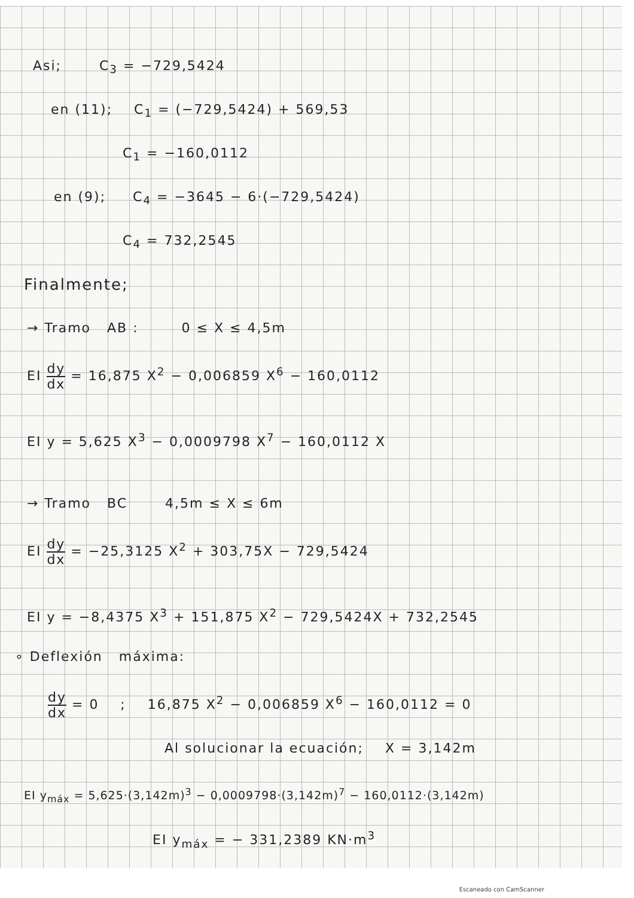Asi; C<sub>3</sub> = −729,5424
en (11); C<sub>1</sub> = (−729,5424) + 569,53
C<sub>1</sub> = −160,0112
en (9); C<sub>4</sub> = −3645 − 6·(−729,5424)
C<sub>4</sub> = 732,2545
Finalmente;
→ Tramo AB : 0 ≤ X ≤ 4,5m
EI dy dx = 16,875 X<sup>2</sup> − 0,006859 X<sup>6</sup> − 160,0112
EI y = 5,625 X<sup>3</sup> − 0,0009798 X<sup>7</sup> − 160,0112 X
→ Tramo BC 4,5m ≤ X ≤ 6m
EI dy dx = −25,3125 X<sup>2</sup> + 303,75X − 729,5424
EI y = −8,4375 X<sup>3</sup> + 151,875 X<sup>2</sup> − 729,5424X + 732,2545
∘ Deflexión máxima:
dy dx = 0 ; 16,875 X<sup>2</sup> − 0,006859 X<sup>6</sup> − 160,0112 = 0
Al solucionar la ecuación; X = 3,142m
EI y<sub>máx</sub> = 5,625·(3,142m)<sup>3</sup> − 0,0009798·(3,142m)<sup>7</sup> − 160,0112·(3,142m)
EI y<sub>máx</sub> = − 331,2389 KN·m<sup>3</sup>
Escaneado con CamScanner